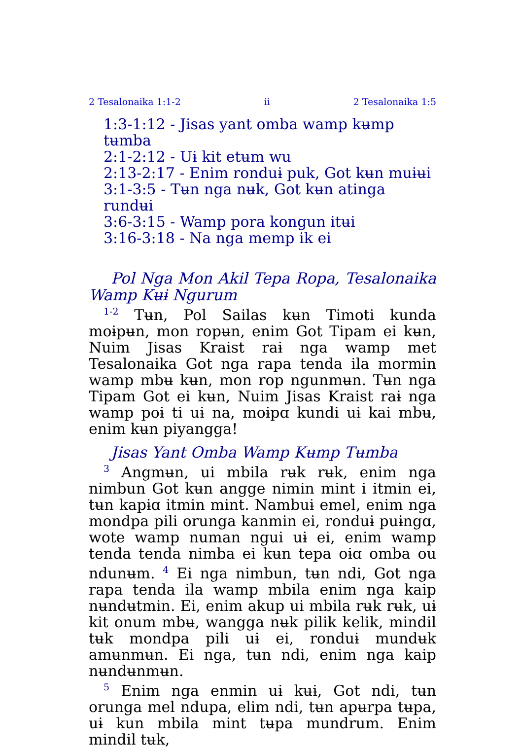2 Tesalonaika 1:1-2 ii 2 Tesalonaika 1:5
1:3-1:12 - Jisas yant omba wamp kʉmp tʉmba
2:1-2:12 - Uɨ kit etʉm wu
2:13-2:17 - Enim ronduɨ puk, Got kʉn muɨʉi
3:1-3:5 - Tʉn nga nʉk, Got kʉn atinga rundʉi
3:6-3:15 - Wamp pora kongun itʉi
3:16-3:18 - Na nga memp ik ei
Pol Nga Mon Akil Tepa Ropa, Tesalonaika Wamp Kʉɨ Ngurum
<sup>1-2</sup> Tʉn, Pol Sailas kʉn Timoti kunda moɨpʉn, mon ropʉn, enim Got Tipam ei kʉn, Nuim Jisas Kraist raɨ nga wamp met Tesalonaika Got nga rapa tenda ila mormin wamp mbʉ kʉn, mon rop ngunmʉn. Tʉn nga Tipam Got ei kʉn, Nuim Jisas Kraist raɨ nga wamp poɨ ti uɨ na, moɨpɑ kundi uɨ kai mbʉ, enim kʉn piyangga!
Jisas Yant Omba Wamp Kʉmp Tʉmba
<sup>3</sup> Angmʉn, ui mbila rʉk rʉk, enim nga nimbun Got kʉn angge nimin mint i itmin ei, tʉn kapɨɑ itmin mint. Nambuɨ emel, enim nga mondpa pili orunga kanmin ei, ronduɨ puɨngɑ, wote wamp numan ngui uɨ ei, enim wamp tenda tenda nimba ei kʉn tepa oɨɑ omba ou ndunʉm. <sup>4</sup> Ei nga nimbun, tʉn ndi, Got nga rapa tenda ila wamp mbila enim nga kaip nʉndʉtmin. Ei, enim akup ui mbila rʉk rʉk, uɨ kit onum mbʉ, wangga nʉk pilik kelik, mindil tʉk mondpa pili uɨ ei, ronduɨ mundʉk amʉnmʉn. Ei nga, tʉn ndi, enim nga kaip nʉndʉnmʉn.
<sup>5</sup> Enim nga enmin uɨ kʉɨ, Got ndi, tʉn orunga mel ndupa, elim ndi, tʉn apʉrpa tʉpa, uɨ kun mbila mint tʉpa mundrum. Enim mindil tʉk,